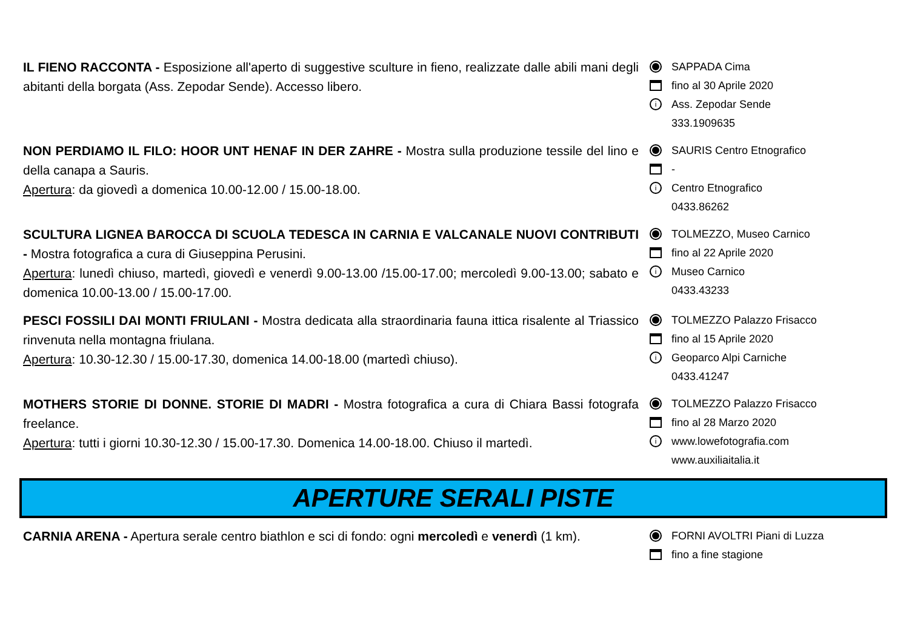IL FIENO RACCONTA - Esposizione all'aperto di suggestive sculture in fieno, realizzate dalle abili mani degli abitanti della borgata (Ass. Zepodar Sende). Accesso libero.
SAPPADA Cima
fino al 30 Aprile 2020
i Ass. Zepodar Sende
333.1909635
NON PERDIAMO IL FILO: HOOR UNT HENAF IN DER ZAHRE - Mostra sulla produzione tessile del lino e della canapa a Sauris.
Apertura: da giovedì a domenica 10.00-12.00 / 15.00-18.00.
SAURIS Centro Etnografico
-
i Centro Etnografico
0433.86262
SCULTURA LIGNEA BAROCCA DI SCUOLA TEDESCA IN CARNIA E VALCANALE NUOVI CONTRIBUTI - Mostra fotografica a cura di Giuseppina Perusini.
Apertura: lunedì chiuso, martedì, giovedì e venerdì 9.00-13.00 /15.00-17.00; mercoledì 9.00-13.00; sabato e domenica 10.00-13.00 / 15.00-17.00.
TOLMEZZO, Museo Carnico
fino al 22 Aprile 2020
i Museo Carnico
0433.43233
PESCI FOSSILI DAI MONTI FRIULANI - Mostra dedicata alla straordinaria fauna ittica risalente al Triassico rinvenuta nella montagna friulana.
Apertura: 10.30-12.30 / 15.00-17.30, domenica 14.00-18.00 (martedì chiuso).
TOLMEZZO Palazzo Frisacco
fino al 15 Aprile 2020
i Geoparco Alpi Carniche
0433.41247
MOTHERS STORIE DI DONNE. STORIE DI MADRI - Mostra fotografica a cura di Chiara Bassi fotografa freelance.
Apertura: tutti i giorni 10.30-12.30 / 15.00-17.30. Domenica 14.00-18.00. Chiuso il martedì.
TOLMEZZO Palazzo Frisacco
fino al 28 Marzo 2020
iwww.lowefotografia.com
www.auxiliaitalia.it
APERTURE SERALI PISTE
CARNIA ARENA - Apertura serale centro biathlon e sci di fondo: ogni mercoledì e venerdì (1 km).
FORNI AVOLTRI Piani di Luzza
fino a fine stagione